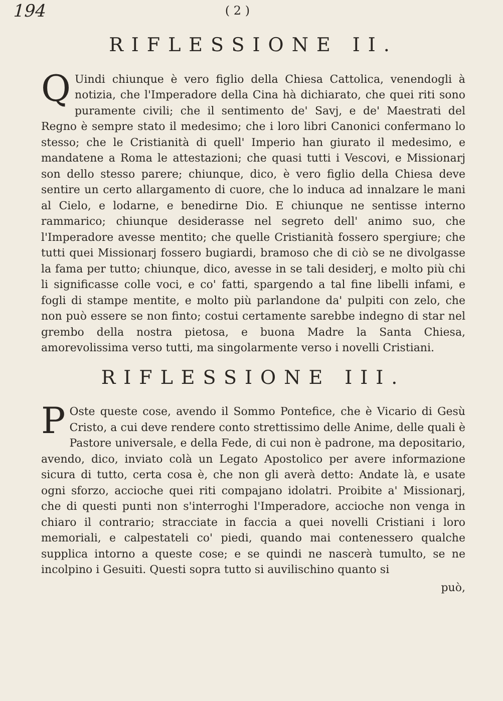194 ( 2 )
RIFLESSIONE II.
QUindi chiunque è vero figlio della Chiesa Cattolica, venendogli à notizia, che l'Imperadore della Cina hà dichiarato, che quei riti sono puramente civili; che il sentimento de' Savj, e de' Maestrati del Regno è sempre stato il medesimo; che i loro libri Canonici confermano lo stesso; che le Cristianità di quell' Imperio han giurato il medesimo, e mandatene a Roma le attestazioni; che quasi tutti i Vescovi, e Missionarj son dello stesso parere; chiunque, dico, è vero figlio della Chiesa deve sentire un certo allargamento di cuore, che lo induca ad innalzare le mani al Cielo, e lodarne, e benedirne Dio. E chiunque ne sentisse interno rammarico; chiunque desiderasse nel segreto dell' animo suo, che l'Imperadore avesse mentito; che quelle Cristianità fossero spergiure; che tutti quei Missionarj fossero bugiardi, bramoso che di ciò se ne divolgasse la fama per tutto; chiunque, dico, avesse in se tali desiderj, e molto più chi li significasse colle voci, e co' fatti, spargendo a tal fine libelli infami, e fogli di stampe mentite, e molto più parlandone da' pulpiti con zelo, che non può essere se non finto; costui certamente sarebbe indegno di star nel grembo della nostra pietosa, e buona Madre la Santa Chiesa, amorevolissima verso tutti, ma singolarmente verso i novelli Cristiani.
RIFLESSIONE III.
POste queste cose, avendo il Sommo Pontefice, che è Vicario di Gesù Cristo, a cui deve rendere conto strettissimo delle Anime, delle quali è Pastore universale, e della Fede, di cui non è padrone, ma depositario, avendo, dico, inviato colà un Legato Apostolico per avere informazione sicura di tutto, certa cosa è, che non gli averà detto: Andate là, e usate ogni sforzo, accioche quei riti compajano idolatri. Proibite a' Missionarj, che di questi punti non s'interroghi l'Imperadore, accioche non venga in chiaro il contrario; stracciate in faccia a quei novelli Cristiani i loro memoriali, e calpestateli co' piedi, quando mai contenessero qualche supplica intorno a queste cose; e se quindi ne nascerà tumulto, se ne incolpino i Gesuiti. Questi sopra tutto si auvilischino quanto si
può,